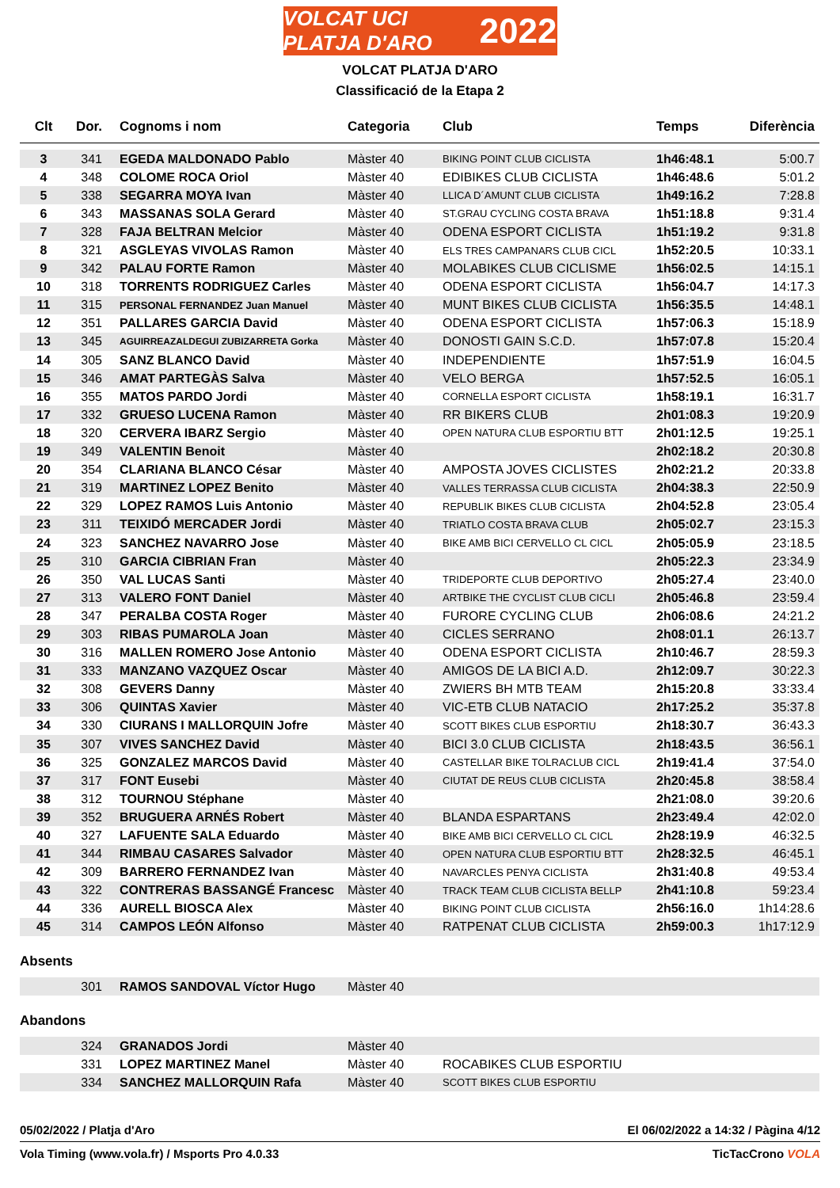VOLCAT UCI PLATJA D'ARO 2022
VOLCAT PLATJA D'ARO
Classificació de la Etapa 2
| Clt | Dor. | Cognoms i nom | Categoria | Club | Temps | Diferència |
| --- | --- | --- | --- | --- | --- | --- |
| 3 | 341 | EGEDA MALDONADO Pablo | Màster 40 | BIKING POINT CLUB CICLISTA | 1h46:48.1 | 5:00.7 |
| 4 | 348 | COLOME ROCA Oriol | Màster 40 | EDIBIKES CLUB CICLISTA | 1h46:48.6 | 5:01.2 |
| 5 | 338 | SEGARRA MOYA Ivan | Màster 40 | LLICA D´AMUNT CLUB CICLISTA | 1h49:16.2 | 7:28.8 |
| 6 | 343 | MASSANAS SOLA Gerard | Màster 40 | ST.GRAU CYCLING COSTA BRAVA | 1h51:18.8 | 9:31.4 |
| 7 | 328 | FAJA BELTRAN Melcior | Màster 40 | ODENA ESPORT CICLISTA | 1h51:19.2 | 9:31.8 |
| 8 | 321 | ASGLEYAS VIVOLAS Ramon | Màster 40 | ELS TRES CAMPANARS CLUB CICL | 1h52:20.5 | 10:33.1 |
| 9 | 342 | PALAU FORTE Ramon | Màster 40 | MOLABIKES CLUB CICLISME | 1h56:02.5 | 14:15.1 |
| 10 | 318 | TORRENTS RODRIGUEZ Carles | Màster 40 | ODENA ESPORT CICLISTA | 1h56:04.7 | 14:17.3 |
| 11 | 315 | PERSONAL FERNANDEZ Juan Manuel | Màster 40 | MUNT BIKES CLUB CICLISTA | 1h56:35.5 | 14:48.1 |
| 12 | 351 | PALLARES GARCIA David | Màster 40 | ODENA ESPORT CICLISTA | 1h57:06.3 | 15:18.9 |
| 13 | 345 | AGUIRREAZALDEGUI ZUBIZARRETA Gorka | Màster 40 | DONOSTI GAIN S.C.D. | 1h57:07.8 | 15:20.4 |
| 14 | 305 | SANZ BLANCO David | Màster 40 | INDEPENDIENTE | 1h57:51.9 | 16:04.5 |
| 15 | 346 | AMAT PARTEGÀS Salva | Màster 40 | VELO BERGA | 1h57:52.5 | 16:05.1 |
| 16 | 355 | MATOS PARDO Jordi | Màster 40 | CORNELLA ESPORT CICLISTA | 1h58:19.1 | 16:31.7 |
| 17 | 332 | GRUESO LUCENA Ramon | Màster 40 | RR BIKERS CLUB | 2h01:08.3 | 19:20.9 |
| 18 | 320 | CERVERA IBARZ Sergio | Màster 40 | OPEN NATURA CLUB ESPORTIU BTT | 2h01:12.5 | 19:25.1 |
| 19 | 349 | VALENTIN Benoit | Màster 40 | | 2h02:18.2 | 20:30.8 |
| 20 | 354 | CLARIANA BLANCO César | Màster 40 | AMPOSTA JOVES CICLISTES | 2h02:21.2 | 20:33.8 |
| 21 | 319 | MARTINEZ LOPEZ Benito | Màster 40 | VALLES TERRASSA CLUB CICLISTA | 2h04:38.3 | 22:50.9 |
| 22 | 329 | LOPEZ RAMOS Luis Antonio | Màster 40 | REPUBLIK BIKES CLUB CICLISTA | 2h04:52.8 | 23:05.4 |
| 23 | 311 | TEIXIDÓ MERCADER Jordi | Màster 40 | TRIATLO COSTA BRAVA CLUB | 2h05:02.7 | 23:15.3 |
| 24 | 323 | SANCHEZ NAVARRO Jose | Màster 40 | BIKE AMB BICI CERVELLO CL CICL | 2h05:05.9 | 23:18.5 |
| 25 | 310 | GARCIA CIBRIAN Fran | Màster 40 | | 2h05:22.3 | 23:34.9 |
| 26 | 350 | VAL LUCAS Santi | Màster 40 | TRIDEPORTE CLUB DEPORTIVO | 2h05:27.4 | 23:40.0 |
| 27 | 313 | VALERO FONT Daniel | Màster 40 | ARTBIKE THE CYCLIST CLUB CICLI | 2h05:46.8 | 23:59.4 |
| 28 | 347 | PERALBA COSTA Roger | Màster 40 | FURORE CYCLING CLUB | 2h06:08.6 | 24:21.2 |
| 29 | 303 | RIBAS PUMAROLA Joan | Màster 40 | CICLES SERRANO | 2h08:01.1 | 26:13.7 |
| 30 | 316 | MALLEN ROMERO Jose Antonio | Màster 40 | ODENA ESPORT CICLISTA | 2h10:46.7 | 28:59.3 |
| 31 | 333 | MANZANO VAZQUEZ Oscar | Màster 40 | AMIGOS DE LA BICI A.D. | 2h12:09.7 | 30:22.3 |
| 32 | 308 | GEVERS Danny | Màster 40 | ZWIERS BH MTB TEAM | 2h15:20.8 | 33:33.4 |
| 33 | 306 | QUINTAS Xavier | Màster 40 | VIC-ETB CLUB NATACIO | 2h17:25.2 | 35:37.8 |
| 34 | 330 | CIURANS I MALLORQUIN Jofre | Màster 40 | SCOTT BIKES CLUB ESPORTIU | 2h18:30.7 | 36:43.3 |
| 35 | 307 | VIVES SANCHEZ David | Màster 40 | BICI 3.0 CLUB CICLISTA | 2h18:43.5 | 36:56.1 |
| 36 | 325 | GONZALEZ MARCOS David | Màster 40 | CASTELLAR BIKE TOLRACLUB CICL | 2h19:41.4 | 37:54.0 |
| 37 | 317 | FONT Eusebi | Màster 40 | CIUTAT DE REUS CLUB CICLISTA | 2h20:45.8 | 38:58.4 |
| 38 | 312 | TOURNOU Stéphane | Màster 40 | | 2h21:08.0 | 39:20.6 |
| 39 | 352 | BRUGUERA ARNÉS Robert | Màster 40 | BLANDA ESPARTANS | 2h23:49.4 | 42:02.0 |
| 40 | 327 | LAFUENTE SALA Eduardo | Màster 40 | BIKE AMB BICI CERVELLO CL CICL | 2h28:19.9 | 46:32.5 |
| 41 | 344 | RIMBAU CASARES Salvador | Màster 40 | OPEN NATURA CLUB ESPORTIU BTT | 2h28:32.5 | 46:45.1 |
| 42 | 309 | BARRERO FERNANDEZ Ivan | Màster 40 | NAVARCLES PENYA CICLISTA | 2h31:40.8 | 49:53.4 |
| 43 | 322 | CONTRERAS BASSANGÉ Francesc | Màster 40 | TRACK TEAM CLUB CICLISTA BELLP | 2h41:10.8 | 59:23.4 |
| 44 | 336 | AURELL BIOSCA Alex | Màster 40 | BIKING POINT CLUB CICLISTA | 2h56:16.0 | 1h14:28.6 |
| 45 | 314 | CAMPOS LEÓN Alfonso | Màster 40 | RATPENAT CLUB CICLISTA | 2h59:00.3 | 1h17:12.9 |
Absents
| | 301 | RAMOS SANDOVAL Víctor Hugo | Màster 40 | |
Abandons
| | 324 | GRANADOS Jordi | Màster 40 | |
| | 331 | LOPEZ MARTINEZ Manel | Màster 40 | ROCABIKES CLUB ESPORTIU |
| | 334 | SANCHEZ MALLORQUIN Rafa | Màster 40 | SCOTT BIKES CLUB ESPORTIU |
05/02/2022 / Platja d'Aro El 06/02/2022 a 14:32 / Pàgina 4/12
Vola Timing (www.vola.fr) / Msports Pro 4.0.33 TicTacCrono VOLA